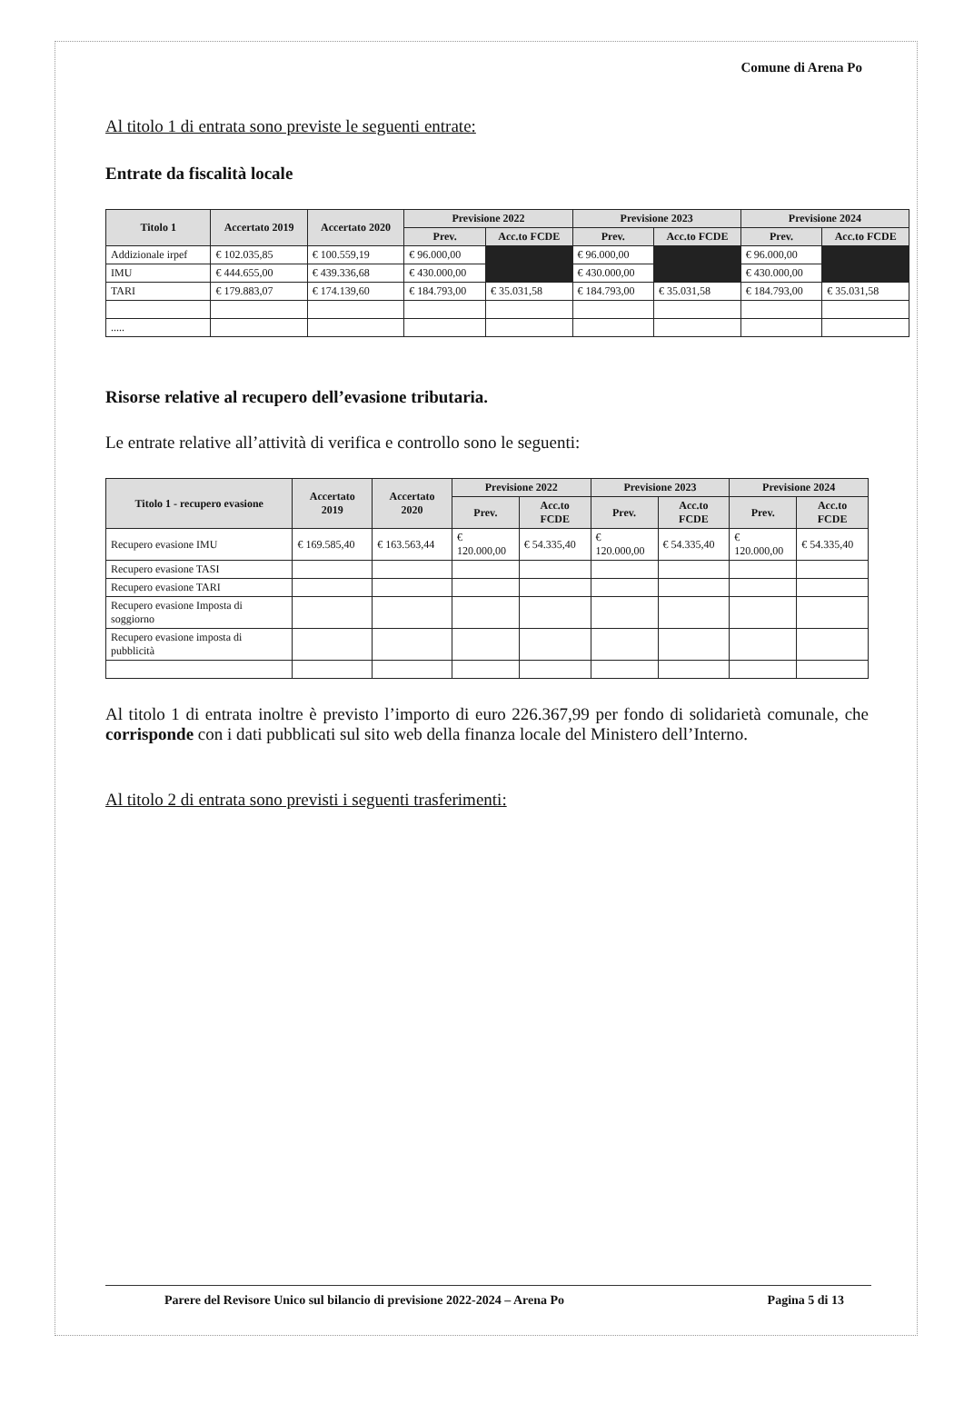Comune di Arena Po
Al titolo 1 di entrata sono previste le seguenti entrate:
Entrate da fiscalità locale
| Titolo 1 | Accertato 2019 | Accertato 2020 | Previsione 2022 | | Previsione 2023 | | Previsione 2024 | |
| --- | --- | --- | --- | --- | --- | --- | --- | --- |
| | | | Prev. | Acc.to FCDE | Prev. | Acc.to FCDE | Prev. | Acc.to FCDE |
| Addizionale irpef | € 102.035,85 | € 100.559,19 | € 96.000,00 | | € 96.000,00 | | € 96.000,00 | |
| IMU | € 444.655,00 | € 439.336,68 | € 430.000,00 | | € 430.000,00 | | € 430.000,00 | |
| TARI | € 179.883,07 | € 174.139,60 | € 184.793,00 | € 35.031,58 | € 184.793,00 | € 35.031,58 | € 184.793,00 | € 35.031,58 |
| ..... | | | | | | | | |
Risorse relative al recupero dell’evasione tributaria.
Le entrate relative all’attività di verifica e controllo sono le seguenti:
| Titolo 1 - recupero evasione | Accertato 2019 | Accertato 2020 | Previsione 2022 | | Previsione 2023 | | Previsione 2024 | |
| --- | --- | --- | --- | --- | --- | --- | --- | --- |
| | | | Prev. | Acc.to FCDE | Prev. | Acc.to FCDE | Prev. | Acc.to FCDE |
| Recupero evasione IMU | € 169.585,40 | € 163.563,44 | € 120.000,00 | € 54.335,40 | € 120.000,00 | € 54.335,40 | € 120.000,00 | € 54.335,40 |
| Recupero evasione TASI | | | | | | | | |
| Recupero evasione TARI | | | | | | | | |
| Recupero evasione Imposta di soggiorno | | | | | | | | |
| Recupero evasione imposta di pubblicità | | | | | | | | |
Al titolo 1 di entrata inoltre è previsto l’importo di euro 226.367,99 per fondo di solidarietà comunale, che corrisponde con i dati pubblicati sul sito web della finanza locale del Ministero dell’Interno.
Al titolo 2 di entrata sono previsti i seguenti trasferimenti:
Parere del Revisore Unico sul bilancio di previsione 2022-2024 – Arena Po Pagina 5 di 13